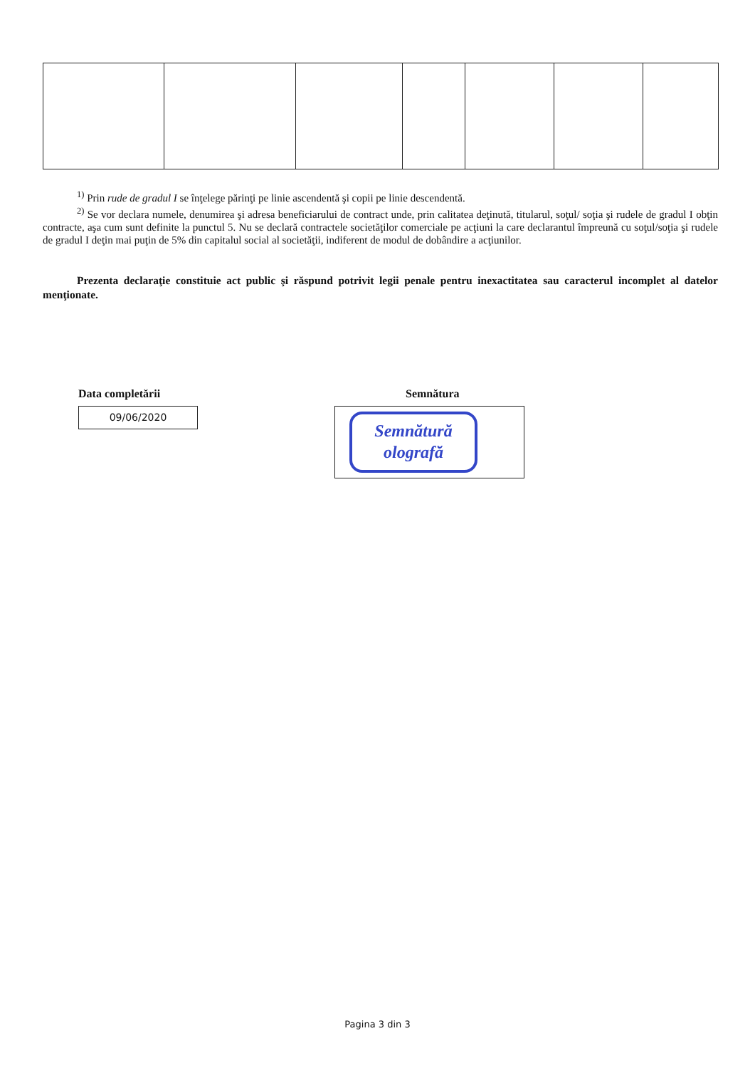<sup>1)</sup> Prin rude de gradul I se înţelege părinţi pe linie ascendentă şi copii pe linie descendentă.
<sup>2)</sup> Se vor declara numele, denumirea şi adresa beneficiarului de contract unde, prin calitatea deţinută, titularul, soţul/ soţia şi rudele de gradul I obţin contracte, aşa cum sunt definite la punctul 5. Nu se declară contractele societăţilor comerciale pe acţiuni la care declarantul împreună cu soţul/soţia şi rudele de gradul I deţin mai puţin de 5% din capitalul social al societăţii, indiferent de modul de dobândire a acţiunilor.
Prezenta declaraţie constituie act public şi răspund potrivit legii penale pentru inexactitatea sau caracterul incomplet al datelor menţionate.
Data completării
09/06/2020
Semnătura
Semnătură
olografă
Pagina 3 din 3